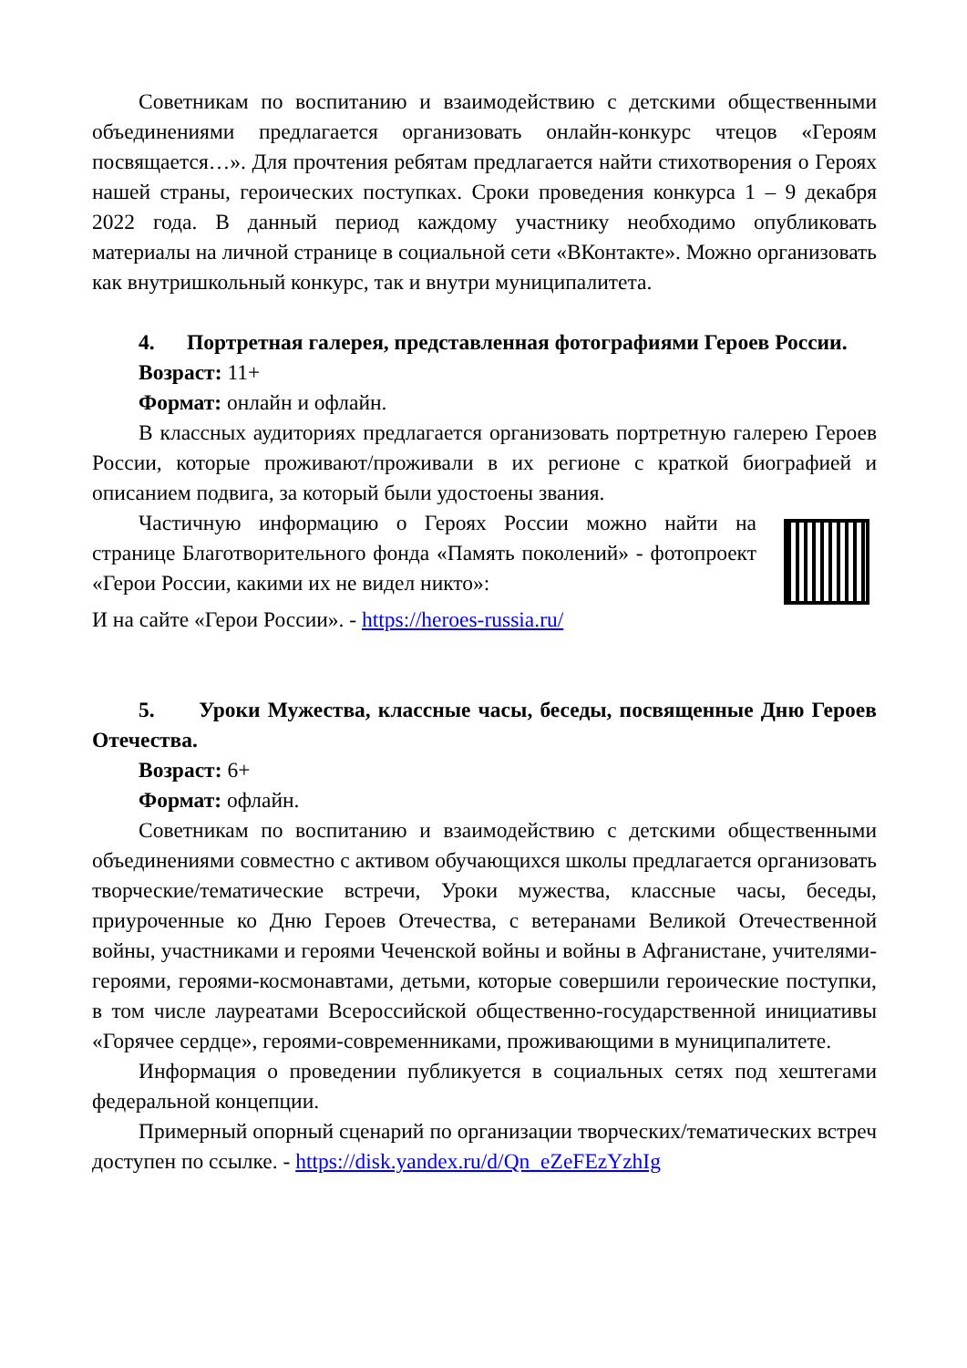Советникам по воспитанию и взаимодействию с детскими общественными объединениями предлагается организовать онлайн-конкурс чтецов «Героям посвящается…». Для прочтения ребятам предлагается найти стихотворения о Героях нашей страны, героических поступках. Сроки проведения конкурса 1 – 9 декабря 2022 года. В данный период каждому участнику необходимо опубликовать материалы на личной странице в социальной сети «ВКонтакте». Можно организовать как внутришкольный конкурс, так и внутри муниципалитета.
4. Портретная галерея, представленная фотографиями Героев России.
Возраст: 11+
Формат: онлайн и офлайн.
В классных аудиториях предлагается организовать портретную галерею Героев России, которые проживают/проживали в их регионе с краткой биографией и описанием подвига, за который были удостоены звания.
Частичную информацию о Героях России можно найти на странице Благотворительного фонда «Память поколений» - фотопроект «Герои России, какими их не видел никто»:
И на сайте «Герои России». - https://heroes-russia.ru/
5. Уроки Мужества, классные часы, беседы, посвященные Дню Героев Отечества.
Возраст: 6+
Формат: офлайн.
Советникам по воспитанию и взаимодействию с детскими общественными объединениями совместно с активом обучающихся школы предлагается организовать творческие/тематические встречи, Уроки мужества, классные часы, беседы, приуроченные ко Дню Героев Отечества, с ветеранами Великой Отечественной войны, участниками и героями Чеченской войны и войны в Афганистане, учителями-героями, героями-космонавтами, детьми, которые совершили героические поступки, в том числе лауреатами Всероссийской общественно-государственной инициативы «Горячее сердце», героями-современниками, проживающими в муниципалитете.
Информация о проведении публикуется в социальных сетях под хештегами федеральной концепции.
Примерный опорный сценарий по организации творческих/тематических встреч доступен по ссылке. - https://disk.yandex.ru/d/Qn_eZeFEzYzhIg